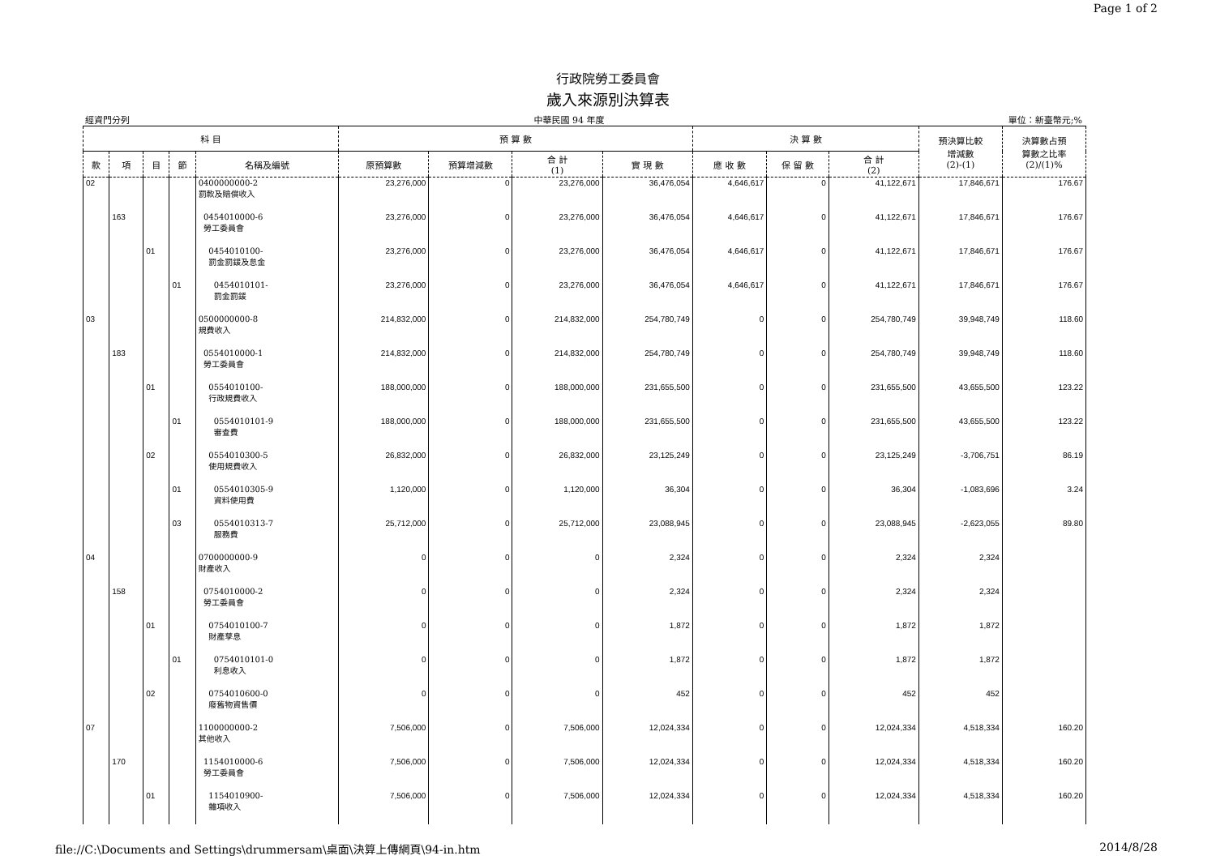Page 1 of 2
行政院勞工委員會
歲入來源別決算表
經資門分列 中華民國 94 年度 單位：新臺幣元;%
| 科 目 | | | | | 預 算 數 | | | | 決 算 數 | | | 預決算比較 增減數 (2)-(1) | 決算數占預 算數之比率 (2)/(1)% |
| --- | --- | --- | --- | --- | --- | --- | --- | --- | --- | --- | --- | --- | --- |
| 款 | 項 | 目 | 節 | 名稱及編號 | 原預算數 | 預算增減數 | 合 計 (1) | 實 現 數 | 應 收 數 | 保 留 數 | 合 計 (2) | | |
| 02 | | | | 0400000000-2 罰款及賠償收入 | 23,276,000 | 0 | 23,276,000 | 36,476,054 | 4,646,617 | 0 | 41,122,671 | 17,846,671 | 176.67 |
| | 163 | | | 0454010000-6 勞工委員會 | 23,276,000 | 0 | 23,276,000 | 36,476,054 | 4,646,617 | 0 | 41,122,671 | 17,846,671 | 176.67 |
| | | 01 | | 0454010100- 罰金罰鍰及怠金 | 23,276,000 | 0 | 23,276,000 | 36,476,054 | 4,646,617 | 0 | 41,122,671 | 17,846,671 | 176.67 |
| | | | 01 | 0454010101- 罰金罰鍰 | 23,276,000 | 0 | 23,276,000 | 36,476,054 | 4,646,617 | 0 | 41,122,671 | 17,846,671 | 176.67 |
| 03 | | | | 0500000000-8 規費收入 | 214,832,000 | 0 | 214,832,000 | 254,780,749 | 0 | 0 | 254,780,749 | 39,948,749 | 118.60 |
| | 183 | | | 0554010000-1 勞工委員會 | 214,832,000 | 0 | 214,832,000 | 254,780,749 | 0 | 0 | 254,780,749 | 39,948,749 | 118.60 |
| | | 01 | | 0554010100- 行政規費收入 | 188,000,000 | 0 | 188,000,000 | 231,655,500 | 0 | 0 | 231,655,500 | 43,655,500 | 123.22 |
| | | | 01 | 0554010101-9 審查費 | 188,000,000 | 0 | 188,000,000 | 231,655,500 | 0 | 0 | 231,655,500 | 43,655,500 | 123.22 |
| | | 02 | | 0554010300-5 使用規費收入 | 26,832,000 | 0 | 26,832,000 | 23,125,249 | 0 | 0 | 23,125,249 | -3,706,751 | 86.19 |
| | | | 01 | 0554010305-9 資料使用費 | 1,120,000 | 0 | 1,120,000 | 36,304 | 0 | 0 | 36,304 | -1,083,696 | 3.24 |
| | | | 03 | 0554010313-7 服務費 | 25,712,000 | 0 | 25,712,000 | 23,088,945 | 0 | 0 | 23,088,945 | -2,623,055 | 89.80 |
| 04 | | | | 0700000000-9 財產收入 | 0 | 0 | 0 | 2,324 | 0 | 0 | 2,324 | 2,324 | |
| | 158 | | | 0754010000-2 勞工委員會 | 0 | 0 | 0 | 2,324 | 0 | 0 | 2,324 | 2,324 | |
| | | 01 | | 0754010100-7 財產孳息 | 0 | 0 | 0 | 1,872 | 0 | 0 | 1,872 | 1,872 | |
| | | | 01 | 0754010101-0 利息收入 | 0 | 0 | 0 | 1,872 | 0 | 0 | 1,872 | 1,872 | |
| | | 02 | | 0754010600-0 廢舊物資售價 | 0 | 0 | 0 | 452 | 0 | 0 | 452 | 452 | |
| 07 | | | | 1100000000-2 其他收入 | 7,506,000 | 0 | 7,506,000 | 12,024,334 | 0 | 0 | 12,024,334 | 4,518,334 | 160.20 |
| | 170 | | | 1154010000-6 勞工委員會 | 7,506,000 | 0 | 7,506,000 | 12,024,334 | 0 | 0 | 12,024,334 | 4,518,334 | 160.20 |
| | | 01 | | 1154010900- 雜項收入 | 7,506,000 | 0 | 7,506,000 | 12,024,334 | 0 | 0 | 12,024,334 | 4,518,334 | 160.20 |
file://C:\Documents and Settings\drummersam\桌面\決算上傳網頁\94-in.htm 2014/8/28